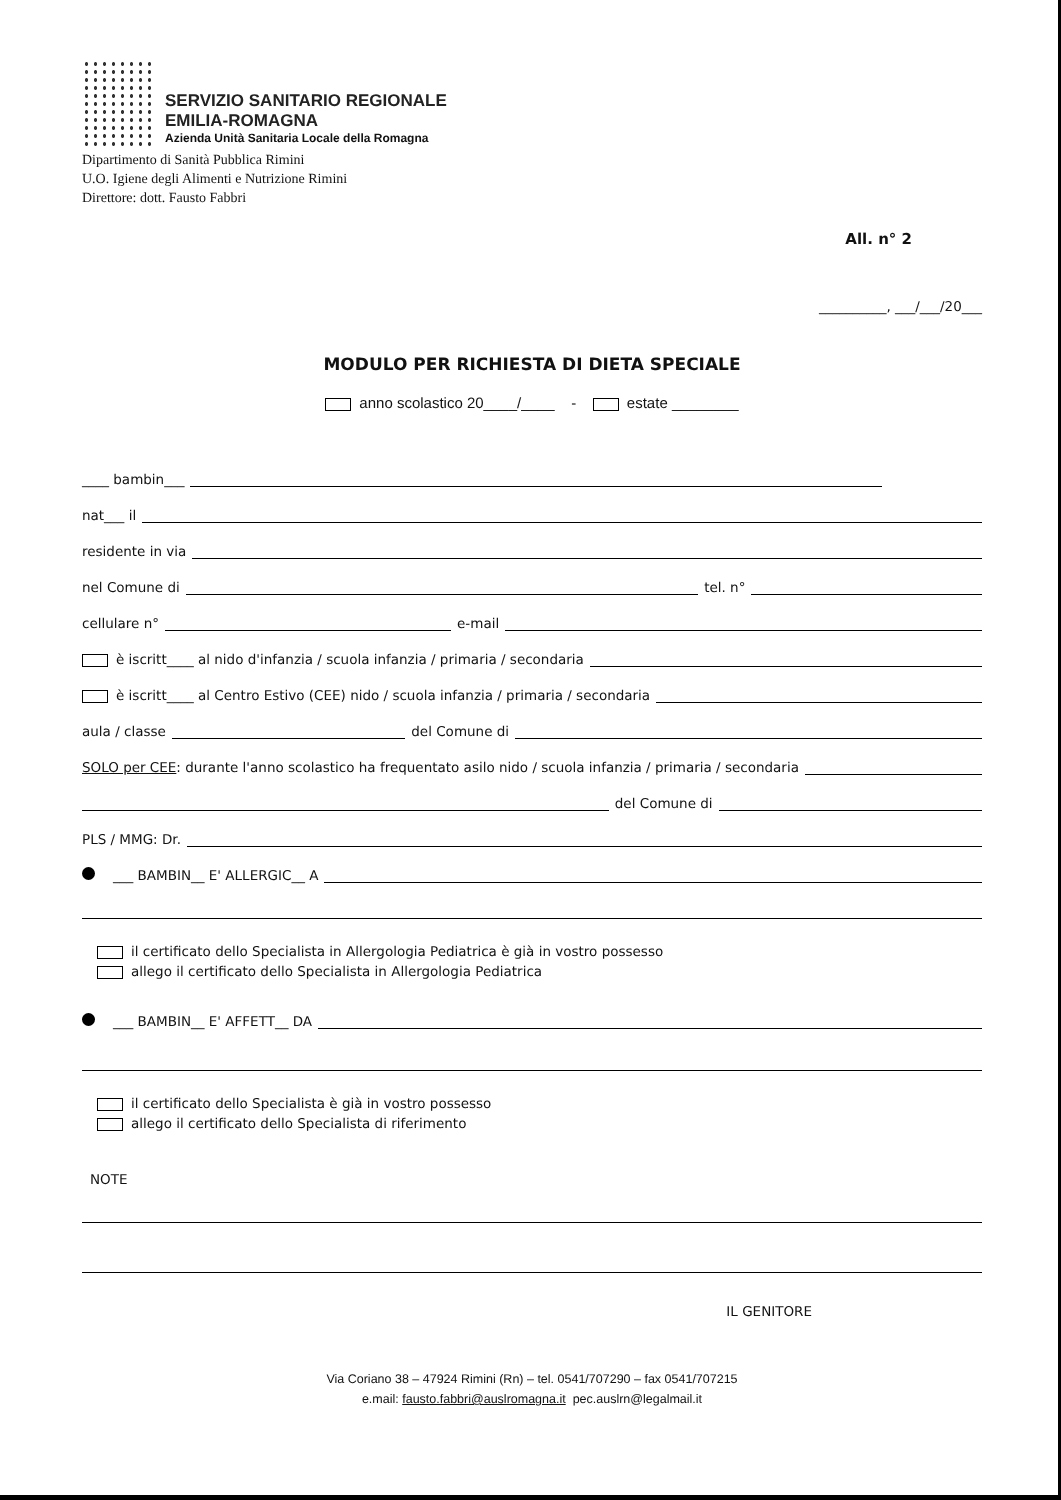SERVIZIO SANITARIO REGIONALE
EMILIA-ROMAGNA
Azienda Unità Sanitaria Locale della Romagna
Dipartimento di Sanità Pubblica Rimini
U.O. Igiene degli Alimenti e Nutrizione Rimini
Direttore: dott. Fausto Fabbri
All. n° 2
__________, ___/___/20___
MODULO PER RICHIESTA DI DIETA SPECIALE
anno scolastico 20____/____ - estate ________
____ bambin___
nat___ il
residente in via
nel Comune di tel. n°
cellulare n° e-mail
è iscritt____ al nido d'infanzia / scuola infanzia / primaria / secondaria
è iscritt____ al Centro Estivo (CEE) nido / scuola infanzia / primaria / secondaria
aula / classe del Comune di
SOLO per CEE: durante l'anno scolastico ha frequentato asilo nido / scuola infanzia / primaria / secondaria
del Comune di
PLS / MMG: Dr.
___ BAMBIN__ E' ALLERGIC__ A
il certificato dello Specialista in Allergologia Pediatrica è già in vostro possesso
allego il certificato dello Specialista in Allergologia Pediatrica
___ BAMBIN__ E' AFFETT__ DA
il certificato dello Specialista è già in vostro possesso
allego il certificato dello Specialista di riferimento
NOTE
IL GENITORE
Via Coriano 38 – 47924 Rimini (Rn) – tel. 0541/707290 – fax 0541/707215
e.mail: fausto.fabbri@auslromagna.it pec.auslrn@legalmail.it